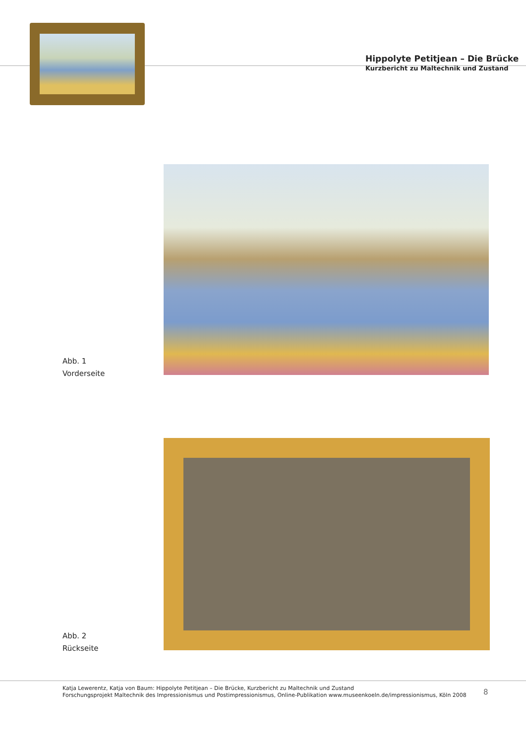Hippolyte Petitjean – Die Brücke
Kurzbericht zu Maltechnik und Zustand
Abb. 1
Vorderseite
Abb. 2
Rückseite
Katja Lewerentz, Katja von Baum: Hippolyte Petitjean – Die Brücke, Kurzbericht zu Maltechnik und Zustand
Forschungsprojekt Maltechnik des Impressionismus und Postimpressionismus, Online-Publikation www.museenkoeln.de/impressionismus, Köln 2008
8